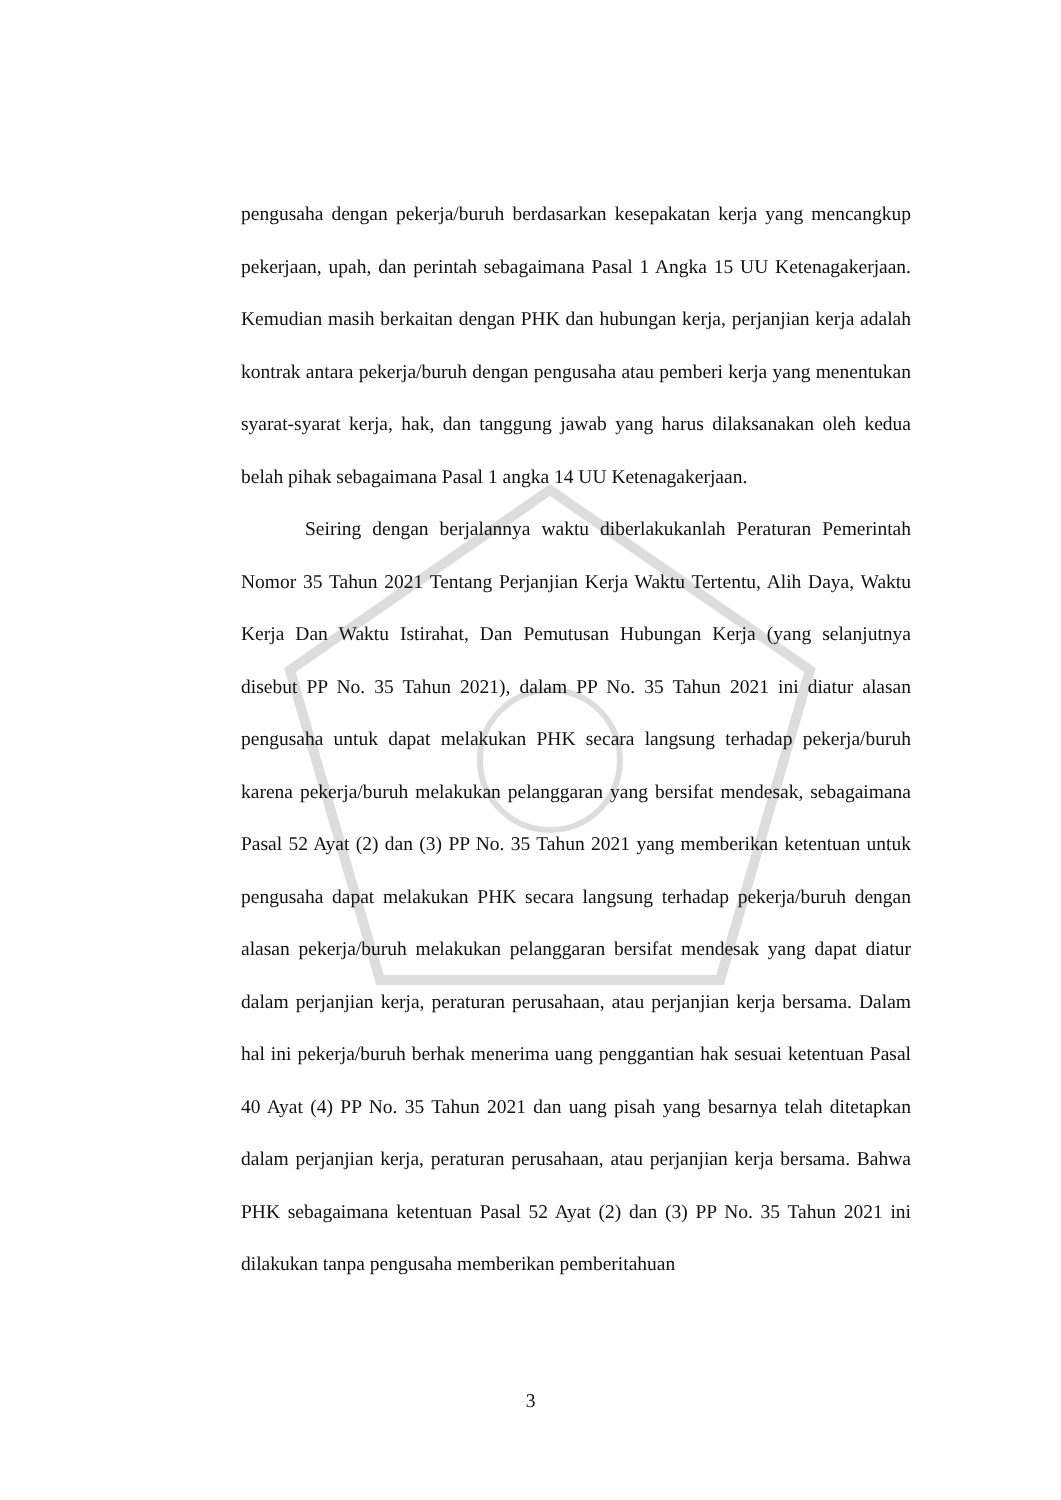pengusaha dengan pekerja/buruh berdasarkan kesepakatan kerja yang mencangkup pekerjaan, upah, dan perintah sebagaimana Pasal 1 Angka 15 UU Ketenagakerjaan. Kemudian masih berkaitan dengan PHK dan hubungan kerja, perjanjian kerja adalah kontrak antara pekerja/buruh dengan pengusaha atau pemberi kerja yang menentukan syarat-syarat kerja, hak, dan tanggung jawab yang harus dilaksanakan oleh kedua belah pihak sebagaimana Pasal 1 angka 14 UU Ketenagakerjaan.
Seiring dengan berjalannya waktu diberlakukanlah Peraturan Pemerintah Nomor 35 Tahun 2021 Tentang Perjanjian Kerja Waktu Tertentu, Alih Daya, Waktu Kerja Dan Waktu Istirahat, Dan Pemutusan Hubungan Kerja (yang selanjutnya disebut PP No. 35 Tahun 2021), dalam PP No. 35 Tahun 2021 ini diatur alasan pengusaha untuk dapat melakukan PHK secara langsung terhadap pekerja/buruh karena pekerja/buruh melakukan pelanggaran yang bersifat mendesak, sebagaimana Pasal 52 Ayat (2) dan (3) PP No. 35 Tahun 2021 yang memberikan ketentuan untuk pengusaha dapat melakukan PHK secara langsung terhadap pekerja/buruh dengan alasan pekerja/buruh melakukan pelanggaran bersifat mendesak yang dapat diatur dalam perjanjian kerja, peraturan perusahaan, atau perjanjian kerja bersama. Dalam hal ini pekerja/buruh berhak menerima uang penggantian hak sesuai ketentuan Pasal 40 Ayat (4) PP No. 35 Tahun 2021 dan uang pisah yang besarnya telah ditetapkan dalam perjanjian kerja, peraturan perusahaan, atau perjanjian kerja bersama. Bahwa PHK sebagaimana ketentuan Pasal 52 Ayat (2) dan (3) PP No. 35 Tahun 2021 ini dilakukan tanpa pengusaha memberikan pemberitahuan
3